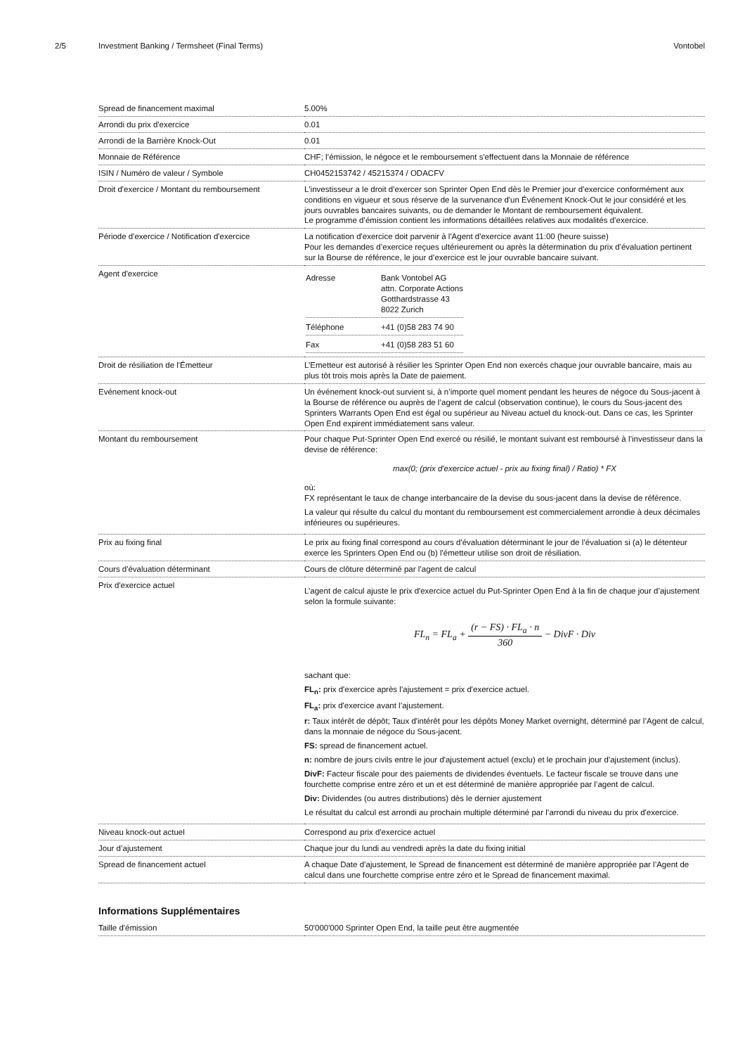2/5 Investment Banking / Termsheet (Final Terms)
Vontobel
| Spread de financement maximal | 5.00% |
| Arrondi du prix d'exercice | 0.01 |
| Arrondi de la Barrière Knock-Out | 0.01 |
| Monnaie de Référence | CHF; l’émission, le négoce et le remboursement s'effectuent dans la Monnaie de référence |
| ISIN / Numéro de valeur / Symbole | CH0452153742 / 45215374 / ODACFV |
| Droit d'exercice / Montant du remboursement | L'investisseur a le droit d'exercer son Sprinter Open End dès le Premier jour d'exercice conformément aux conditions en vigueur et sous réserve de la survenance d'un Événement Knock-Out le jour considéré et les jours ouvrables bancaires suivants, ou de demander le Montant de remboursement équivalent. Le programme d’émission contient les informations détaillées relatives aux modalités d’exercice. |
| Période d'exercice / Notification d'exercice | La notification d'exercice doit parvenir à l'Agent d'exercice avant 11:00 (heure suisse) Pour les demandes d’exercice reçues ultérieurement ou après la détermination du prix d'évaluation pertinent sur la Bourse de référence, le jour d’exercice est le jour ouvrable bancaire suivant. |
| Agent d'exercice | / Adresse / Bank Vontobel AG attn. Corporate Actions Gotthardstrasse 43 8022 Zurich / / Téléphone / +41 (0)58 283 74 90 / / Fax / +41 (0)58 283 51 60 / |
| Droit de résiliation de l'Émetteur | L’Emetteur est autorisé à résilier les Sprinter Open End non exercés chaque jour ouvrable bancaire, mais au plus tôt trois mois après la Date de paiement. |
| Evénement knock-out | Un événement knock-out survient si, à n’importe quel moment pendant les heures de négoce du Sous-jacent à la Bourse de référence ou auprès de l’agent de calcul (observation continue), le cours du Sous-jacent des Sprinters Warrants Open End est égal ou supérieur au Niveau actuel du knock-out. Dans ce cas, les Sprinter Open End expirent immédiatement sans valeur. |
| Montant du remboursement | Pour chaque Put-Sprinter Open End exercé ou résilié, le montant suivant est remboursé à l’investisseur dans la devise de référence: max(0; (prix d'exercice actuel - prix au fixing final) / Ratio) * FX où: FX représentant le taux de change interbancaire de la devise du sous-jacent dans la devise de référence. La valeur qui résulte du calcul du montant du remboursement est commercialement arrondie à deux décimales inférieures ou supérieures. |
| Prix au fixing final | Le prix au fixing final correspond au cours d'évaluation déterminant le jour de l’évaluation si (a) le détenteur exerce les Sprinters Open End ou (b) l'émetteur utilise son droit de résiliation. |
| Cours d'évaluation déterminant | Cours de clôture déterminé par l’agent de calcul |
| Prix d'exercice actuel | L’agent de calcul ajuste le prix d'exercice actuel du Put-Sprinter Open End à la fin de chaque jour d’ajustement selon la formule suivante: FL<sub>n</sub> = FL<sub>a</sub> + (r − FS) · FL<sub>a</sub> · n 360 − DivF · Div sachant que: FL<sub>n</sub>: prix d'exercice après l’ajustement = prix d'exercice actuel. FL<sub>a</sub>: prix d'exercice avant l’ajustement. r: Taux intérêt de dépôt; Taux d'intérêt pour les dépôts Money Market overnight, déterminé par l’Agent de calcul, dans la monnaie de négoce du Sous-jacent. FS: spread de financement actuel. n: nombre de jours civils entre le jour d'ajustement actuel (exclu) et le prochain jour d'ajustement (inclus). DivF: Facteur fiscale pour des paiements de dividendes éventuels. Le facteur fiscale se trouve dans une fourchette comprise entre zéro et un et est déterminé de manière appropriée par l’agent de calcul. Div: Dividendes (ou autres distributions) dès le dernier ajustement Le résultat du calcul est arrondi au prochain multiple déterminé par l’arrondi du niveau du prix d'exercice. |
| Niveau knock-out actuel | Correspond au prix d'exercice actuel |
| Jour d’ajustement | Chaque jour du lundi au vendredi après la date du fixing initial |
| Spread de financement actuel | A chaque Date d’ajustement, le Spread de financement est déterminé de manière appropriée par l’Agent de calcul dans une fourchette comprise entre zéro et le Spread de financement maximal. |
Informations Supplémentaires
| Taille d'émission | 50'000'000 Sprinter Open End, la taille peut être augmentée |